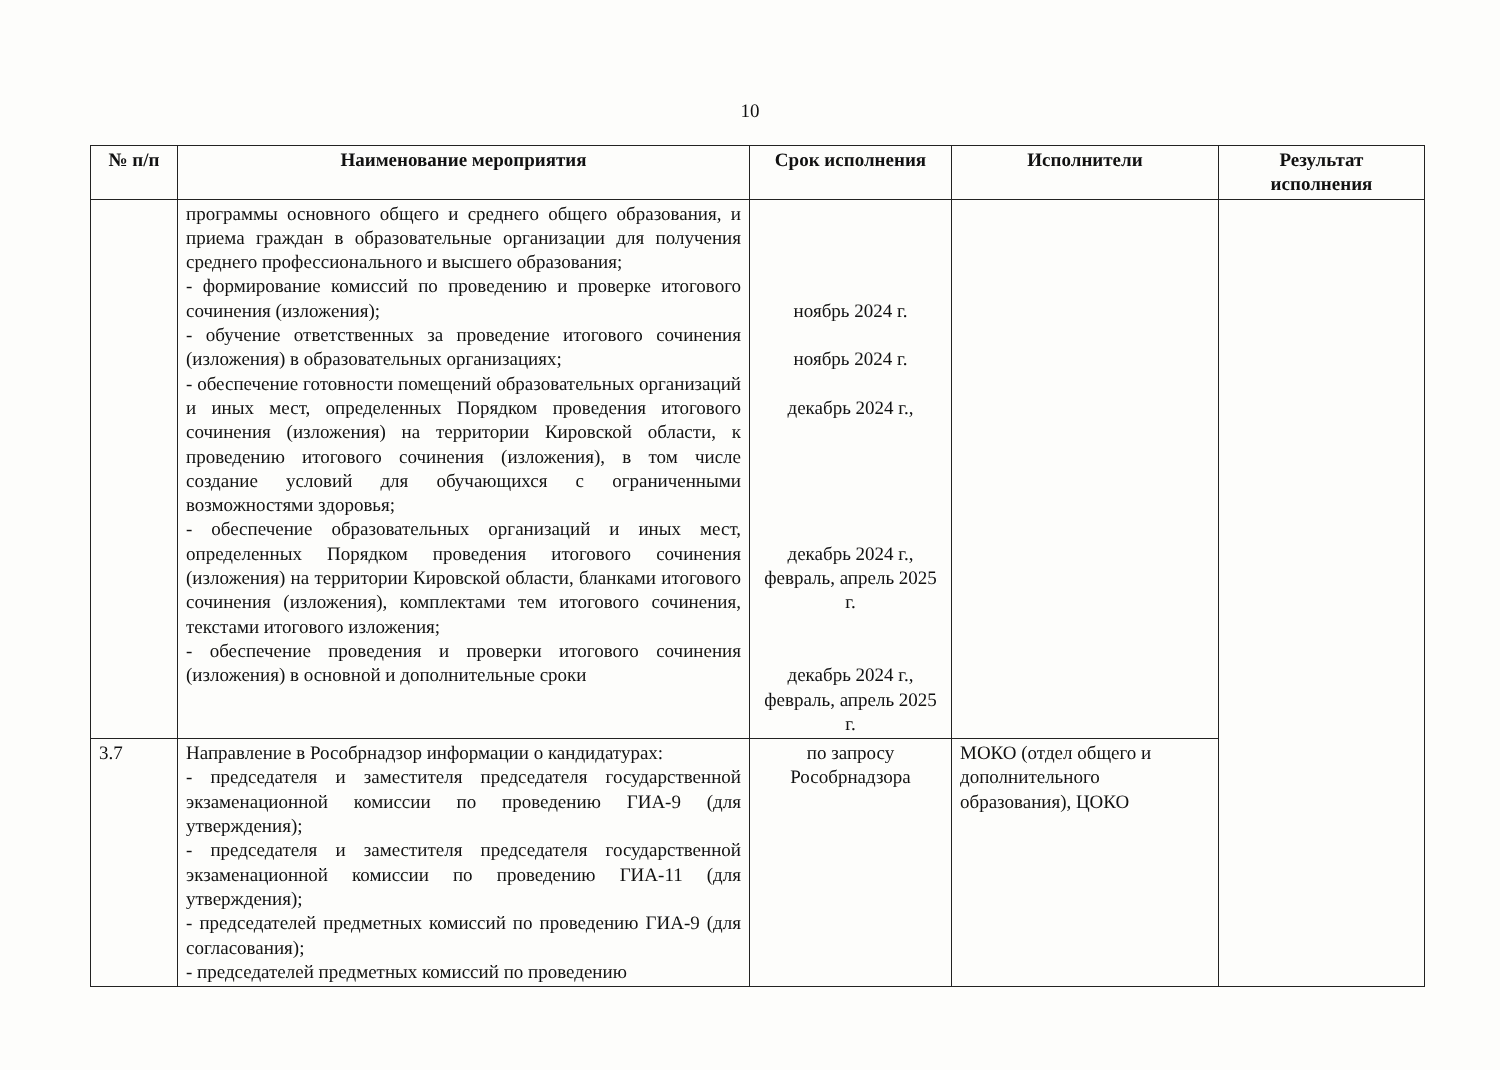10
| № п/п | Наименование мероприятия | Срок исполнения | Исполнители | Результат исполнения |
| --- | --- | --- | --- | --- |
| | программы основного общего и среднего общего образования, и приема граждан в образовательные организации для получения среднего профессионального и высшего образования; - формирование комиссий по проведению и проверке итогового сочинения (изложения); - обучение ответственных за проведение итогового сочинения (изложения) в образовательных организациях; - обеспечение готовности помещений образовательных организаций и иных мест, определенных Порядком проведения итогового сочинения (изложения) на территории Кировской области, к проведению итогового сочинения (изложения), в том числе создание условий для обучающихся с ограниченными возможностями здоровья; - обеспечение образовательных организаций и иных мест, определенных Порядком проведения итогового сочинения (изложения) на территории Кировской области, бланками итогового сочинения (изложения), комплектами тем итогового сочинения, текстами итогового изложения; - обеспечение проведения и проверки итогового сочинения (изложения) в основной и дополнительные сроки | ноябрь 2024 г. ноябрь 2024 г. декабрь 2024 г., декабрь 2024 г., февраль, апрель 2025 г. декабрь 2024 г., февраль, апрель 2025 г. | | |
| 3.7 | Направление в Рособрнадзор информации о кандидатурах: - председателя и заместителя председателя государственной экзаменационной комиссии по проведению ГИА-9 (для утверждения); - председателя и заместителя председателя государственной экзаменационной комиссии по проведению ГИА-11 (для утверждения); - председателей предметных комиссий по проведению ГИА-9 (для согласования); - председателей предметных комиссий по проведению | по запросу Рособрнадзора | МОКО (отдел общего и дополнительного образования), ЦОКО | |